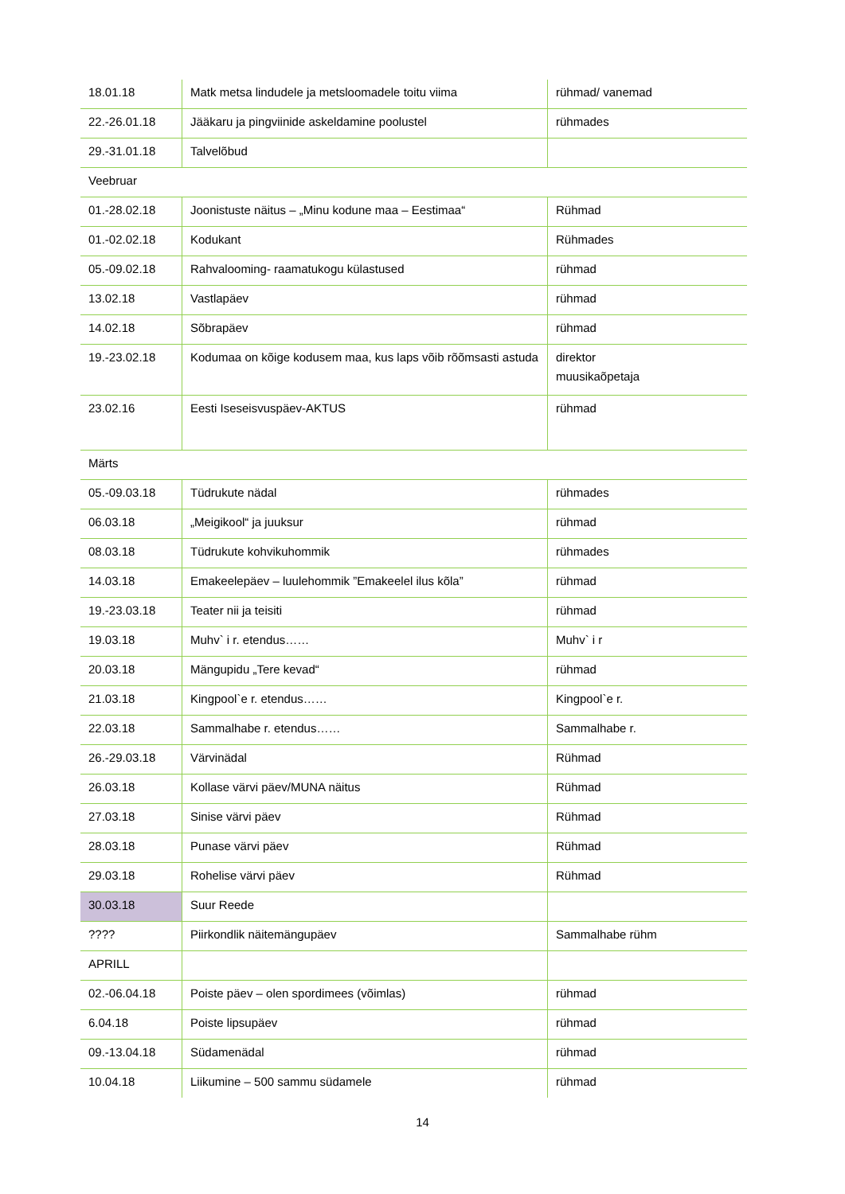| 18.01.18 | Matk metsa lindudele ja metsloomadele toitu viima | rühmad/ vanemad |
| 22.-26.01.18 | Jääkaru ja pingviinide askeldamine poolustel | rühmades |
| 29.-31.01.18 | Talvelõbud | |
| Veebruar | | |
| 01.-28.02.18 | Joonistuste näitus – „Minu kodune maa – Eestimaa“ | Rühmad |
| 01.-02.02.18 | Kodukant | Rühmades |
| 05.-09.02.18 | Rahvalooming- raamatukogu külastused | rühmad |
| 13.02.18 | Vastlapäev | rühmad |
| 14.02.18 | Sõbrapäev | rühmad |
| 19.-23.02.18 | Kodumaa on kõige kodusem maa, kus laps võib rõõmsasti astuda | direktor muusikaõpetaja |
| 23.02.16 | Eesti Iseseisvuspäev-AKTUS | rühmad |
| Märts | | |
| 05.-09.03.18 | Tüdrukute nädal | rühmades |
| 06.03.18 | „Meigikool“ ja juuksur | rühmad |
| 08.03.18 | Tüdrukute kohvikuhommik | rühmades |
| 14.03.18 | Emakeelepäev – luulehommik ”Emakeelel ilus kõla” | rühmad |
| 19.-23.03.18 | Teater nii ja teisiti | rühmad |
| 19.03.18 | Muhv` i r. etendus…… | Muhv` i r |
| 20.03.18 | Mängupidu „Tere kevad“ | rühmad |
| 21.03.18 | Kingpool`e r. etendus…… | Kingpool`e r. |
| 22.03.18 | Sammalhabe r. etendus…… | Sammalhabe r. |
| 26.-29.03.18 | Värvinädal | Rühmad |
| 26.03.18 | Kollase värvi päev/MUNA näitus | Rühmad |
| 27.03.18 | Sinise värvi päev | Rühmad |
| 28.03.18 | Punase värvi päev | Rühmad |
| 29.03.18 | Rohelise värvi päev | Rühmad |
| 30.03.18 | Suur Reede | |
| ???? | Piirkondlik näitemängupäev | Sammalhabe rühm |
| APRILL | | |
| 02.-06.04.18 | Poiste päev – olen spordimees (võimlas) | rühmad |
| 6.04.18 | Poiste lipsupäev | rühmad |
| 09.-13.04.18 | Südamenädal | rühmad |
| 10.04.18 | Liikumine – 500 sammu südamele | rühmad |
14